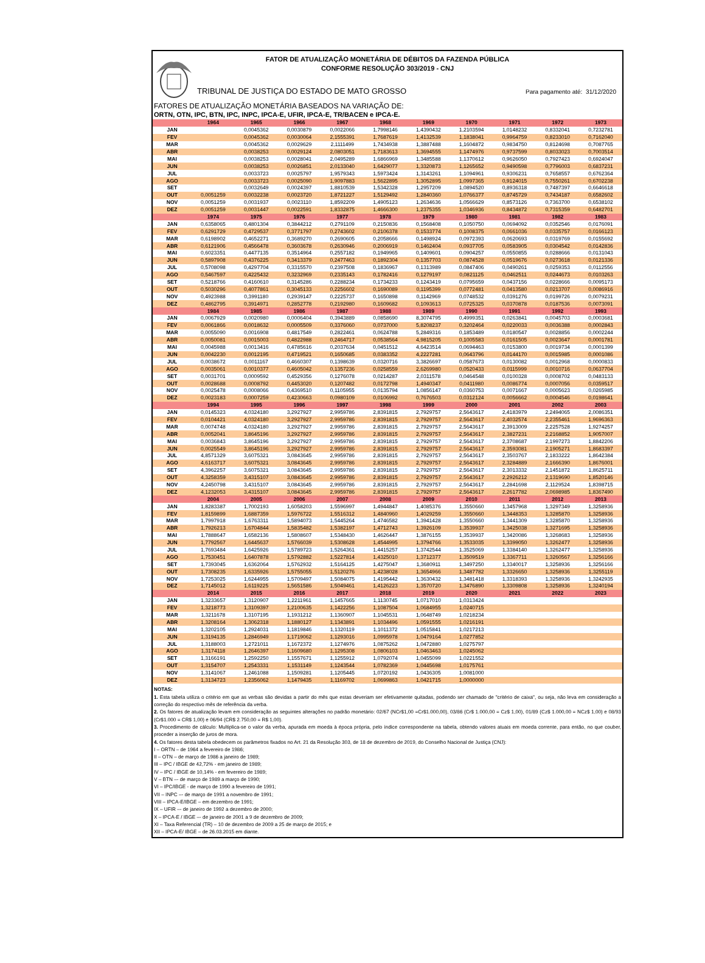FATOR DE ATUALIZAÇÃO MONETÁRIA DE DÉBITOS DA FAZENDA PÚBLICA
CONFORME RESOLUÇÃO 303/2019 - CNJ
TRIBUNAL DE JUSTIÇA DO ESTADO DE MATO GROSSO Para pagamento até: 31/12/2020
FATORES DE ATUALIZAÇÃO MONETÁRIA BASEADOS NA VARIAÇÃO DE:
ORTN, OTN, IPC, BTN, IPC, INPC, IPCA-E, UFIR, IPCA-E, TR/BACEN e IPCA-E.
| | 1964 | 1965 | 1966 | 1967 | 1968 | 1969 | 1970 | 1971 | 1972 | 1973 |
| --- | --- | --- | --- | --- | --- | --- | --- | --- | --- | --- |
| JAN | | 0,0045362 | 0,0030879 | 0,0022066 | 1,7998146 | 1,4390432 | 1,2103594 | 1,0148232 | 0,8332041 | 0,7232781 |
| FEV | | 0,0045362 | 0,0030064 | 2,1555391 | 1,7687619 | 1,4132539 | 1,1838041 | 0,9964759 | 0,8233010 | 0,7162040 |
| MAR | | 0,0045362 | 0,0029629 | 2,1111499 | 1,7434938 | 1,3887488 | 1,1604872 | 0,9834750 | 0,8124698 | 0,7087765 |
| ABR | | 0,0038253 | 0,0029124 | 2,0803051 | 1,7183613 | 1,3694555 | 1,1474976 | 0,9737599 | 0,8033023 | 0,7003514 |
| MAI | | 0,0038253 | 0,0028041 | 2,0495289 | 1,6866969 | 1,3485588 | 1,1370612 | 0,9626050 | 0,7927423 | 0,6924047 |
| JUN | | 0,0038253 | 0,0026851 | 2,0133040 | 1,6429077 | 1,3320873 | 1,1265652 | 0,9490598 | 0,7796003 | 0,6837231 |
| JUL | | 0,0033723 | 0,0025797 | 1,9579343 | 1,5973424 | 1,3143261 | 1,1094961 | 0,9306231 | 0,7658557 | 0,6762364 |
| AGO | | 0,0033723 | 0,0025090 | 1,9097883 | 1,5622895 | 1,3052895 | 1,0997365 | 0,9124015 | 0,7550261 | 0,6702238 |
| SET | | 0,0032649 | 0,0024397 | 1,8810539 | 1,5342328 | 1,2957209 | 1,0894520 | 0,8936318 | 0,7487397 | 0,6646618 |
| OUT | 0,0051259 | 0,0032238 | 0,0023720 | 1,8721227 | 1,5129492 | 1,2840360 | 1,0766377 | 0,8745729 | 0,7434187 | 0,6582602 |
| NOV | 0,0051259 | 0,0031937 | 0,0023110 | 1,8592209 | 1,4905123 | 1,2634636 | 1,0566629 | 0,8573126 | 0,7363700 | 0,6538102 |
| DEZ | 0,0051259 | 0,0031447 | 0,0022591 | 1,8332875 | 1,4666300 | 1,2375355 | 1,0346936 | 0,8434872 | 0,7315359 | 0,6482701 |
| | 1974 | 1975 | 1976 | 1977 | 1978 | 1979 | 1980 | 1981 | 1982 | 1983 |
| JAN | 0,6358065 | 0,4801304 | 0,3844212 | 0,2791109 | 0,2150836 | 0,1568408 | 0,1050750 | 0,0694092 | 0,0352546 | 0,0176091 |
| FEV | 0,6291729 | 0,4729537 | 0,3771797 | 0,2743602 | 0,2106378 | 0,1533774 | 0,1008375 | 0,0661036 | 0,0335757 | 0,0166123 |
| MAR | 0,6198902 | 0,4652271 | 0,3689270 | 0,2690605 | 0,2058666 | 0,1498924 | 0,0972393 | 0,0620693 | 0,0319769 | 0,0155692 |
| ABR | 0,6121906 | 0,4566478 | 0,3603678 | 0,2630946 | 0,2006919 | 0,1462404 | 0,0937705 | 0,0583905 | 0,0304542 | 0,0142836 |
| MAI | 0,6023351 | 0,4477135 | 0,3514964 | 0,2557182 | 0,1949965 | 0,1409601 | 0,0904257 | 0,0550855 | 0,0288666 | 0,0131043 |
| JUN | 0,5897908 | 0,4376225 | 0,3413379 | 0,2477463 | 0,1892304 | 0,1357703 | 0,0874528 | 0,0519676 | 0,0273618 | 0,0121336 |
| JUL | 0,5708098 | 0,4297704 | 0,3315570 | 0,2397508 | 0,1836967 | 0,1313989 | 0,0847406 | 0,0490261 | 0,0259353 | 0,0112556 |
| AGO | 0,5467597 | 0,4225432 | 0,3232969 | 0,2335143 | 0,1782416 | 0,1279197 | 0,0821125 | 0,0462511 | 0,0244673 | 0,0103263 |
| SET | 0,5218766 | 0,4160610 | 0,3145286 | 0,2288234 | 0,1734233 | 0,1243419 | 0,0795659 | 0,0437156 | 0,0228666 | 0,0095173 |
| OUT | 0,5030296 | 0,4077861 | 0,3045133 | 0,2256602 | 0,1690089 | 0,1195399 | 0,0772481 | 0,0413580 | 0,0213707 | 0,0086916 |
| NOV | 0,4923988 | 0,3991180 | 0,2939147 | 0,2225737 | 0,1650898 | 0,1142969 | 0,0748532 | 0,0391276 | 0,0199726 | 0,0079231 |
| DEZ | 0,4862795 | 0,3914971 | 0,2852778 | 0,2192980 | 0,1609682 | 0,1093613 | 0,0725325 | 0,0370878 | 0,0187536 | 0,0073091 |
| | 1984 | 1985 | 1986 | 1987 | 1988 | 1989 | 1990 | 1991 | 1992 | 1993 |
| JAN | 0,0067929 | 0,0020980 | 0,0006404 | 0,3943889 | 0,0858690 | 8,3074795 | 0,4999351 | 0,0263841 | 0,0045703 | 0,0003681 |
| FEV | 0,0061866 | 0,0018632 | 0,0005509 | 0,3376060 | 0,0737000 | 5,8208237 | 0,3202464 | 0,0220033 | 0,0036388 | 0,0002843 |
| MAR | 0,0055090 | 0,0016908 | 0,4817549 | 0,2822461 | 0,0624788 | 5,2849316 | 0,1853489 | 0,0180547 | 0,0028856 | 0,0002244 |
| ABR | 0,0050081 | 0,0015003 | 0,4822988 | 0,2464717 | 0,0538564 | 4,9815205 | 0,1005583 | 0,0161505 | 0,0023647 | 0,0001781 |
| MAI | 0,0045988 | 0,0013416 | 0,4785616 | 0,2037634 | 0,0451512 | 4,6423514 | 0,0694463 | 0,0153800 | 0,0019734 | 0,0001399 |
| JUN | 0,0042230 | 0,0012195 | 0,4719521 | 0,1650685 | 0,0383352 | 4,2227281 | 0,0643796 | 0,0144170 | 0,0015985 | 0,0001086 |
| JUL | 0,0038672 | 0,0011167 | 0,4660307 | 0,1398639 | 0,0320716 | 3,3826697 | 0,0587673 | 0,0130082 | 0,0012968 | 0,0000833 |
| AGO | 0,0035061 | 0,0010377 | 0,4605042 | 0,1357236 | 0,0258559 | 2,6269980 | 0,0520433 | 0,0115999 | 0,0010716 | 0,0637704 |
| SET | 0,0031701 | 0,0009592 | 0,4529356 | 0,1276078 | 0,0214287 | 2,0311578 | 0,0464548 | 0,0100328 | 0,0008702 | 0,0483133 |
| OUT | 0,0028688 | 0,0008792 | 0,4453020 | 0,1207482 | 0,0172798 | 1,4940347 | 0,0411980 | 0,0086774 | 0,0007056 | 0,0359517 |
| NOV | 0,0025478 | 0,0008066 | 0,4369510 | 0,1105955 | 0,0135794 | 1,0856147 | 0,0360753 | 0,0071667 | 0,0005623 | 0,0265985 |
| DEZ | 0,0023183 | 0,0007259 | 0,4230663 | 0,0980109 | 0,0106992 | 0,7676503 | 0,0312124 | 0,0056662 | 0,0004546 | 0,0198641 |
| | 1994 | 1995 | 1996 | 1997 | 1998 | 1999 | 2000 | 2001 | 2002 | 2003 |
| JAN | 0,0145323 | 4,0324180 | 3,2927927 | 2,9959786 | 2,8391815 | 2,7929757 | 2,5643617 | 2,4183979 | 2,2494065 | 2,0086351 |
| FEV | 0,0104421 | 4,0324180 | 3,2927927 | 2,9959786 | 2,8391815 | 2,7929757 | 2,5643617 | 2,4032574 | 2,2355461 | 1,9696363 |
| MAR | 0,0074748 | 4,0324180 | 3,2927927 | 2,9959786 | 2,8391815 | 2,7929757 | 2,5643617 | 2,3913009 | 2,2257528 | 1,9274257 |
| ABR | 0,0052041 | 3,8645196 | 3,2927927 | 2,9959786 | 2,8391815 | 2,7929757 | 2,5643617 | 2,3827231 | 2,2168852 | 1,9057007 |
| MAI | 0,0036843 | 3,8645196 | 3,2927927 | 2,9959786 | 2,8391815 | 2,7929757 | 2,5643617 | 2,3708687 | 2,1997273 | 1,8842206 |
| JUN | 0,0025549 | 3,8645196 | 3,2927927 | 2,9959786 | 2,8391815 | 2,7929757 | 2,5643617 | 2,3593081 | 2,1905271 | 1,8683397 |
| JUL | 4,8571329 | 3,6075321 | 3,0843645 | 2,9959786 | 2,8391815 | 2,7929757 | 2,5643617 | 2,3503767 | 2,1833222 | 1,8642384 |
| AGO | 4,6163717 | 3,6075321 | 3,0843645 | 2,9959786 | 2,8391815 | 2,7929757 | 2,5643617 | 2,3284889 | 2,1666390 | 1,8676001 |
| SET | 4,3962257 | 3,6075321 | 3,0843645 | 2,9959786 | 2,8391815 | 2,7929757 | 2,5643617 | 2,3013332 | 2,1451872 | 1,8625711 |
| OUT | 4,3258359 | 3,4315107 | 3,0843645 | 2,9959786 | 2,8391815 | 2,7929757 | 2,5643617 | 2,2926212 | 2,1319690 | 1,8520146 |
| NOV | 4,2450798 | 3,4315107 | 3,0843645 | 2,9959786 | 2,8391815 | 2,7929757 | 2,5643617 | 2,2841698 | 2,1129524 | 1,8398715 |
| DEZ | 4,1232053 | 3,4315107 | 3,0843645 | 2,9959786 | 2,8391815 | 2,7929757 | 2,5643617 | 2,2617782 | 2,0698985 | 1,8367490 |
| | 2004 | 2005 | 2006 | 2007 | 2008 | 2009 | 2010 | 2011 | 2012 | 2013 |
| JAN | 1,8283387 | 1,7002193 | 1,6058203 | 1,5596997 | 1,4944847 | 1,4085376 | 1,3550660 | 1,3457968 | 1,3297349 | 1,3258936 |
| FEV | 1,8159899 | 1,6887359 | 1,5976722 | 1,5516312 | 1,4840960 | 1,4029259 | 1,3550660 | 1,3448353 | 1,3285870 | 1,3258936 |
| MAR | 1,7997918 | 1,6763311 | 1,5894073 | 1,5445264 | 1,4746582 | 1,3941428 | 1,3550660 | 1,3441309 | 1,3285870 | 1,3258936 |
| ABR | 1,7926213 | 1,6704844 | 1,5835482 | 1,5382197 | 1,4712743 | 1,3926109 | 1,3539937 | 1,3425038 | 1,3271695 | 1,3258936 |
| MAI | 1,7888647 | 1,6582136 | 1,5808607 | 1,5348430 | 1,4626447 | 1,3876155 | 1,3539937 | 1,3420086 | 1,3268683 | 1,3258936 |
| JUN | 1,7792567 | 1,6445637 | 1,5766039 | 1,5308628 | 1,4544995 | 1,3794766 | 1,3533035 | 1,3399050 | 1,3262477 | 1,3258936 |
| JUL | 1,7693484 | 1,6425926 | 1,5789723 | 1,5264361 | 1,4415257 | 1,3742544 | 1,3525069 | 1,3384140 | 1,3262477 | 1,3258936 |
| AGO | 1,7530451 | 1,6407878 | 1,5792882 | 1,5227814 | 1,4325010 | 1,3712377 | 1,3509519 | 1,3367711 | 1,3260567 | 1,3256166 |
| SET | 1,7393045 | 1,6362064 | 1,5762932 | 1,5164125 | 1,4275047 | 1,3680911 | 1,3497250 | 1,3340017 | 1,3258936 | 1,3256166 |
| OUT | 1,7308235 | 1,6335926 | 1,5755055 | 1,5120276 | 1,4238028 | 1,3654966 | 1,3487782 | 1,3326650 | 1,3258936 | 1,3255119 |
| NOV | 1,7253025 | 1,6244955 | 1,5709497 | 1,5084075 | 1,4195442 | 1,3630432 | 1,3481418 | 1,3318393 | 1,3258936 | 1,3242935 |
| DEZ | 1,7145012 | 1,6119225 | 1,5651586 | 1,5049461 | 1,4126223 | 1,3570720 | 1,3476890 | 1,3309808 | 1,3258936 | 1,3240194 |
| | 2014 | 2015 | 2016 | 2017 | 2018 | 2019 | 2020 | 2021 | 2022 | 2023 |
| JAN | 1,3233657 | 1,3120907 | 1,2211961 | 1,1457665 | 1,1130745 | 1,0717010 | 1,0313424 | | | |
| FEV | 1,3218773 | 1,3109397 | 1,2100635 | 1,1422256 | 1,1087504 | 1,0684955 | 1,0240715 | | | |
| MAR | 1,3211678 | 1,3107195 | 1,1931212 | 1,1360907 | 1,1045531 | 1,0648749 | 1,0218234 | | | |
| ABR | 1,3208164 | 1,3062318 | 1,1880127 | 1,1343891 | 1,1034496 | 1,0591555 | 1,0216191 | | | |
| MAI | 1,3202105 | 1,2924031 | 1,1819846 | 1,1320119 | 1,1011372 | 1,0515841 | 1,0217213 | | | |
| JUN | 1,3194135 | 1,2846949 | 1,1719062 | 1,1293016 | 1,0995978 | 1,0479164 | 1,0277852 | | | |
| JUL | 1,3188003 | 1,2721011 | 1,1672372 | 1,1274976 | 1,0875262 | 1,0472880 | 1,0275797 | | | |
| AGO | 1,3174118 | 1,2646397 | 1,1609680 | 1,1295308 | 1,0806103 | 1,0463463 | 1,0245062 | | | |
| SET | 1,3166191 | 1,2592250 | 1,1557671 | 1,1255912 | 1,0792074 | 1,0455099 | 1,0221552 | | | |
| OUT | 1,3154707 | 1,2543331 | 1,1531149 | 1,1243544 | 1,0782369 | 1,0445698 | 1,0175761 | | | |
| NOV | 1,3141067 | 1,2461088 | 1,1509281 | 1,1205445 | 1,0720192 | 1,0436305 | 1,0081000 | | | |
| DEZ | 1,3134723 | 1,2356062 | 1,1479435 | 1,1169702 | 1,0699863 | 1,0421715 | 1,0000000 | | | |
NOTAS:
1. Esta tabela utiliza o critério em que as verbas são devidas a partir do mês que estas deveriam ser efetivamente quitadas, podendo ser chamado de "critério de caixa", ou seja, não leva em consideração a correção do respectivo mês de referência da verba.
2. Os fatores de atualização levam em consideração as seguintes alterações no padrão monetário: 02/67 (NCr$1,00 =Cr$1.000,00), 03/86 (Cr$ 1.000,00 = Cz$ 1,00), 01/89 (Cz$ 1.000,00 = NCz$ 1,00) e 08/93 (Cr$1.000 = CR$ 1,00) e 06/94 (CR$ 2.750,00 = R$ 1,00).
3. Procedimento de cálculo: Multiplica-se o valor da verba, apurada em moeda à época própria, pelo índice correspondente na tabela, obtendo valores atuais em moeda corrente, para então, no que couber, proceder a inserção de juros de mora.
4. Os fatores desta tabela obedecem os parâmetros fixados no Art. 21 da Resolução 303, de 18 de dezembro de 2019, do Conselho Nacional de Justiça (CNJ):
I – ORTN – de 1964 a fevereiro de 1986;
II – OTN – de março de 1986 a janeiro de 1989;
III – IPC / IBGE de 42,72% - em janeiro de 1989;
IV – IPC / IBGE de 10,14% - em fevereiro de 1989;
V – BTN –- de março de 1989 a março de 1990;
VI – IPC/IBGE - de março de 1990 a fevereiro de 1991;
VII – INPC –- de março de 1991 a novembro de 1991;
VIII – IPCA-E/IBGE – em dezembro de 1991;
IX – UFIR –- de janeiro de 1992 a dezembro de 2000;
X – IPCA-E / IBGE –- de janeiro de 2001 a 9 de dezembro de 2009;
XI – Taxa Referencial (TR) – 10 de dezembro de 2009 a 25 de março de 2015; e
XII – IPCA-E/ IBGE – de 26.03.2015 em diante.